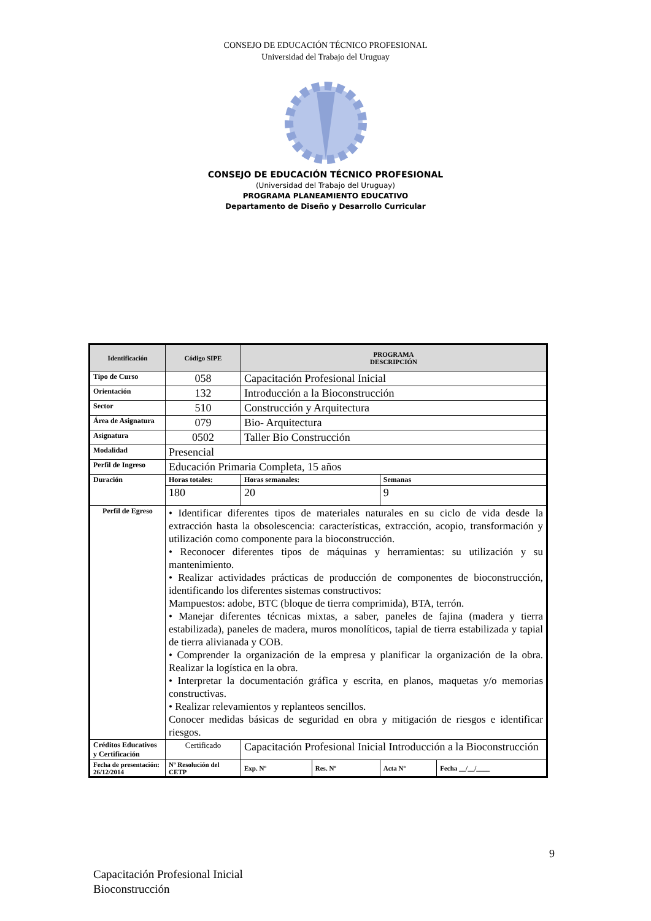CONSEJO DE EDUCACIÓN TÉCNICO PROFESIONAL
Universidad del Trabajo del Uruguay
CONSEJO DE EDUCACIÓN TÉCNICO PROFESIONAL
(Universidad del Trabajo del Uruguay)
PROGRAMA PLANEAMIENTO EDUCATIVO
Departamento de Diseño y Desarrollo Curricular
| Identificación | Código SIPE | PROGRAMA DESCRIPCIÓN | | | |
| --- | --- | --- | --- | --- | --- |
| Tipo de Curso | 058 | Capacitación Profesional Inicial | | | |
| Orientación | 132 | Introducción a la Bioconstrucción | | | |
| Sector | 510 | Construcción y Arquitectura | | | |
| Área de Asignatura | 079 | Bio- Arquitectura | | | |
| Asignatura | 0502 | Taller Bio Construcción | | | |
| Modalidad | Presencial | | | | |
| Perfil de Ingreso | Educación Primaria Completa, 15 años | | | | |
| Duración | Horas totales: | Horas semanales: | | Semanas | |
| | 180 | 20 | | 9 | |
| Perfil de Egreso | • Identificar diferentes tipos de materiales naturales en su ciclo de vida desde la extracción hasta la obsolescencia: características, extracción, acopio, transformación y utilización como componente para la bioconstrucción. • Reconocer diferentes tipos de máquinas y herramientas: su utilización y su mantenimiento. • Realizar actividades prácticas de producción de componentes de bioconstrucción, identificando los diferentes sistemas constructivos: Mampuestos: adobe, BTC (bloque de tierra comprimida), BTA, terrón. • Manejar diferentes técnicas mixtas, a saber, paneles de fajina (madera y tierra estabilizada), paneles de madera, muros monolíticos, tapial de tierra estabilizada y tapial de tierra alivianada y COB. • Comprender la organización de la empresa y planificar la organización de la obra. Realizar la logística en la obra. • Interpretar la documentación gráfica y escrita, en planos, maquetas y/o memorias constructivas. • Realizar relevamientos y replanteos sencillos. Conocer medidas básicas de seguridad en obra y mitigación de riesgos e identificar riesgos. | | | | |
| Créditos Educativos y Certificación | Certificado | Capacitación Profesional Inicial Introducción a la Bioconstrucción | | | |
| Fecha de presentación: 26/12/2014 | Nº Resolución del CETP | Exp. Nº | Res. Nº | Acta Nº | Fecha __/__/____ |
9
Capacitación Profesional Inicial
Bioconstrucción